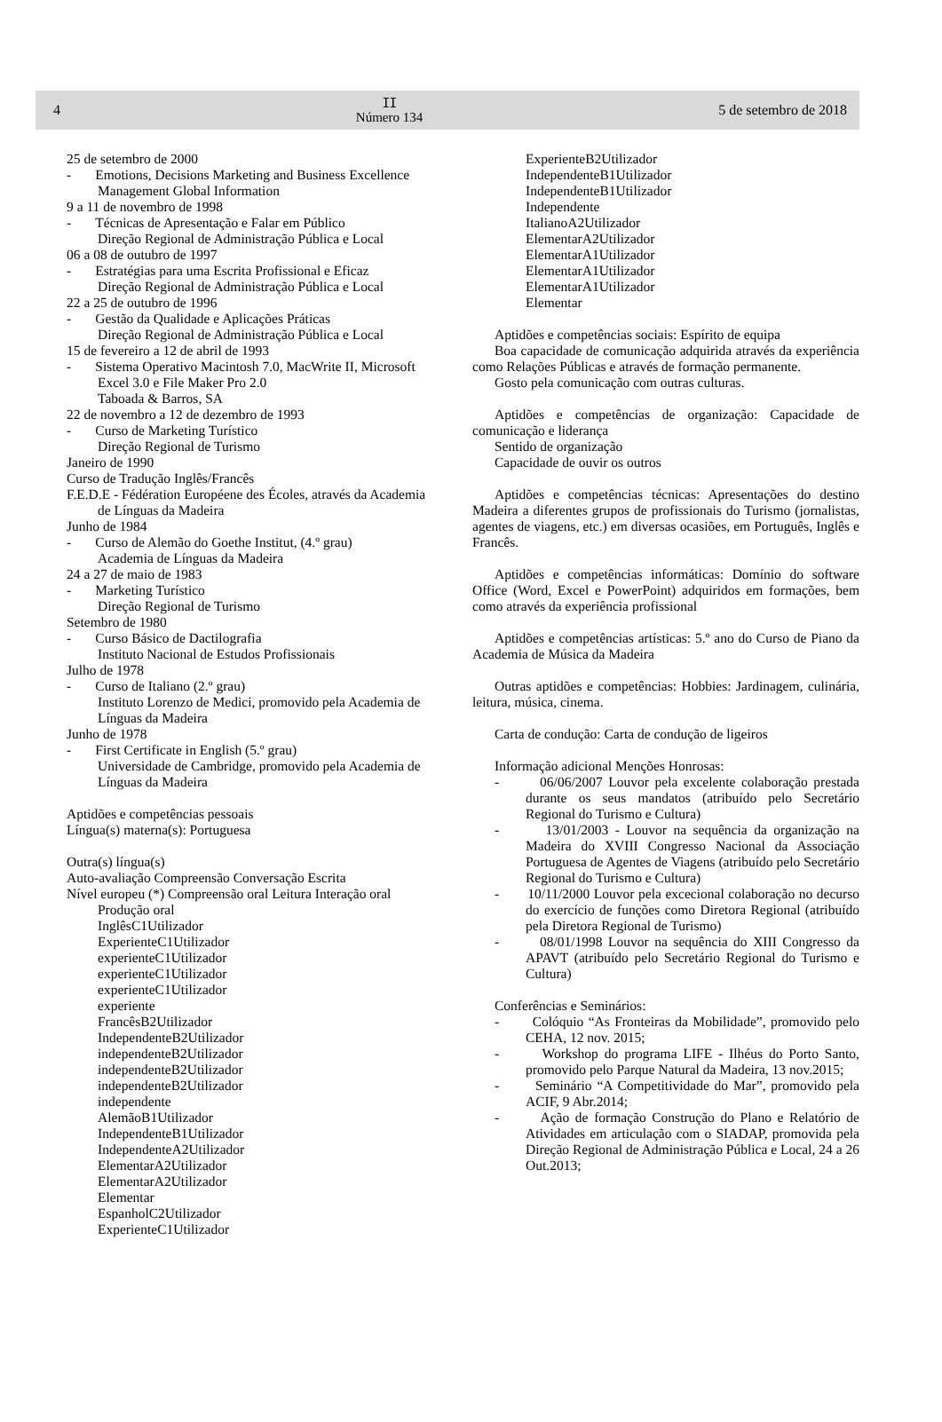4
ⵊⵊ
Número 134
5 de setembro de 2018
25 de setembro de 2000
- Emotions, Decisions Marketing and Business Excellence
Management Global Information
9 a 11 de novembro de 1998
- Técnicas de Apresentação e Falar em Público
Direção Regional de Administração Pública e Local
06 a 08 de outubro de 1997
- Estratégias para uma Escrita Profissional e Eficaz
Direção Regional de Administração Pública e Local
22 a 25 de outubro de 1996
- Gestão da Qualidade e Aplicações Práticas
Direção Regional de Administração Pública e Local
15 de fevereiro a 12 de abril de 1993
- Sistema Operativo Macintosh 7.0, MacWrite II, Microsoft Excel 3.0 e File Maker Pro 2.0
Taboada & Barros, SA
22 de novembro a 12 de dezembro de 1993
- Curso de Marketing Turístico
Direção Regional de Turismo
Janeiro de 1990
Curso de Tradução Inglês/Francês
F.E.D.E - Fédération Européene des Écoles, através da Academia de Línguas da Madeira
Junho de 1984
- Curso de Alemão do Goethe Institut, (4.º grau)
Academia de Línguas da Madeira
24 a 27 de maio de 1983
- Marketing Turístico
Direção Regional de Turismo
Setembro de 1980
- Curso Básico de Dactilografia
Instituto Nacional de Estudos Profissionais
Julho de 1978
- Curso de Italiano (2.º grau)
Instituto Lorenzo de Medici, promovido pela Academia de Línguas da Madeira
Junho de 1978
- First Certificate in English (5.º grau)
Universidade de Cambridge, promovido pela Academia de Línguas da Madeira
Aptidões e competências pessoais
Língua(s) materna(s): Portuguesa
Outra(s) língua(s)
Auto-avaliação Compreensão Conversação Escrita
Nível europeu (*) Compreensão oral Leitura Interação oral Produção oral
InglêsC1Utilizador
ExperienteC1Utilizador
experienteC1Utilizador
experienteC1Utilizador
experienteC1Utilizador
experiente
FrancêsB2Utilizador
IndependenteB2Utilizador
independenteB2Utilizador
independenteB2Utilizador
independenteB2Utilizador
independente
AlemãoB1Utilizador
IndependenteB1Utilizador
IndependenteA2Utilizador
ElementarA2Utilizador
ElementarA2Utilizador
Elementar
EspanholC2Utilizador
ExperienteC1Utilizador
ExperienteB2Utilizador
IndependenteB1Utilizador
IndependenteB1Utilizador
Independente
ItalianoA2Utilizador
ElementarA2Utilizador
ElementarA1Utilizador
ElementarA1Utilizador
ElementarA1Utilizador
Elementar
Aptidões e competências sociais: Espírito de equipa
Boa capacidade de comunicação adquirida através da experiência como Relações Públicas e através de formação permanente.
Gosto pela comunicação com outras culturas.
Aptidões e competências de organização: Capacidade de comunicação e liderança
Sentido de organização
Capacidade de ouvir os outros
Aptidões e competências técnicas: Apresentações do destino Madeira a diferentes grupos de profissionais do Turismo (jornalistas, agentes de viagens, etc.) em diversas ocasiões, em Português, Inglês e Francês.
Aptidões e competências informáticas: Domínio do software Office (Word, Excel e PowerPoint) adquiridos em formações, bem como através da experiência profissional
Aptidões e competências artísticas: 5.º ano do Curso de Piano da Academia de Música da Madeira
Outras aptidões e competências: Hobbies: Jardinagem, culinária, leitura, música, cinema.
Carta de condução: Carta de condução de ligeiros
Informação adicional Menções Honrosas:
- 06/06/2007 Louvor pela excelente colaboração prestada durante os seus mandatos (atribuído pelo Secretário Regional do Turismo e Cultura)
- 13/01/2003 - Louvor na sequência da organização na Madeira do XVIII Congresso Nacional da Associação Portuguesa de Agentes de Viagens (atribuído pelo Secretário Regional do Turismo e Cultura)
- 10/11/2000 Louvor pela excecional colaboração no decurso do exercício de funções como Diretora Regional (atribuído pela Diretora Regional de Turismo)
- 08/01/1998 Louvor na sequência do XIII Congresso da APAVT (atribuído pelo Secretário Regional do Turismo e Cultura)
Conferências e Seminários:
- Colóquio “As Fronteiras da Mobilidade”, promovido pelo CEHA, 12 nov. 2015;
- Workshop do programa LIFE - Ilhéus do Porto Santo, promovido pelo Parque Natural da Madeira, 13 nov.2015;
- Seminário “A Competitividade do Mar”, promovido pela ACIF, 9 Abr.2014;
- Ação de formação Construção do Plano e Relatório de Atividades em articulação com o SIADAP, promovida pela Direção Regional de Administração Pública e Local, 24 a 26 Out.2013;